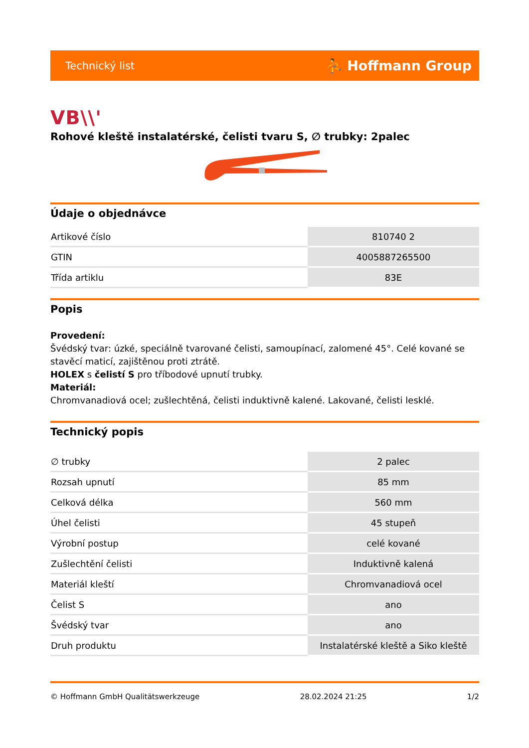Technický list ⛹ Hoffmann Group
VB\\'
Rohové kleště instalatérské, čelisti tvaru S, ∅ trubky: 2palec
Údaje o objednávce
| Artikové číslo | 810740 2 |
| GTIN | 4005887265500 |
| Třída artiklu | 83E |
Popis
Provedení:
Švédský tvar: úzké, speciálně tvarované čelisti, samoupínací, zalomené 45°. Celé kované se stavěcí maticí, zajištěnou proti ztrátě.
HOLEX s čelistí S pro tříbodové upnutí trubky.
Materiál:
Chromvanadiová ocel; zušlechtěná, čelisti induktivně kalené. Lakované, čelisti lesklé.
Technický popis
| ∅ trubky | 2 palec |
| Rozsah upnutí | 85 mm |
| Celková délka | 560 mm |
| Úhel čelisti | 45 stupeň |
| Výrobní postup | celé kované |
| Zušlechtění čelisti | Induktivně kalená |
| Materiál kleští | Chromvanadiová ocel |
| Čelist S | ano |
| Švédský tvar | ano |
| Druh produktu | Instalatérské kleště a Siko kleště |
© Hoffmann GmbH Qualitätswerkzeuge 28.02.2024 21:25 1/2